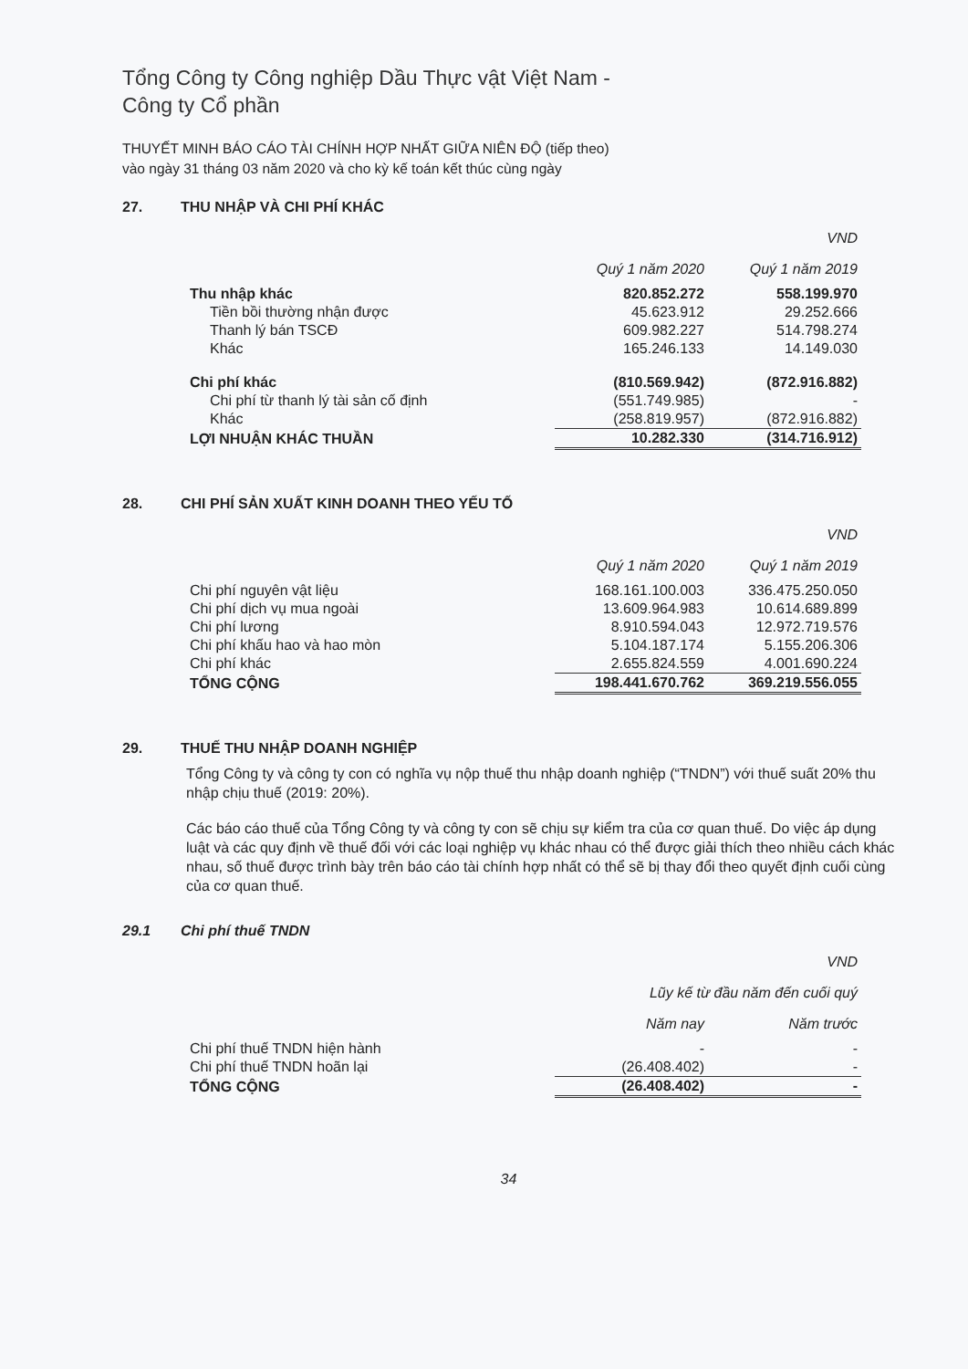Tổng Công ty Công nghiệp Dầu Thực vật Việt Nam -
Công ty Cổ phần
THUYẾT MINH BÁO CÁO TÀI CHÍNH HỢP NHẤT GIỮA NIÊN ĐỘ (tiếp theo)
vào ngày 31 tháng 03 năm 2020 và cho kỳ kế toán kết thúc cùng ngày
27. THU NHẬP VÀ CHI PHÍ KHÁC
| | | VND |
| --- | --- | --- |
| | Quý 1 năm 2020 | Quý 1 năm 2019 |
| Thu nhập khác | 820.852.272 | 558.199.970 |
| Tiền bồi thường nhận được | 45.623.912 | 29.252.666 |
| Thanh lý bán TSCĐ | 609.982.227 | 514.798.274 |
| Khác | 165.246.133 | 14.149.030 |
| Chi phí khác | (810.569.942) | (872.916.882) |
| Chi phí từ thanh lý tài sản cố định | (551.749.985) | - |
| Khác | (258.819.957) | (872.916.882) |
| LỢI NHUẬN KHÁC THUẦN | 10.282.330 | (314.716.912) |
28. CHI PHÍ SẢN XUẤT KINH DOANH THEO YẾU TỐ
| | | VND |
| --- | --- | --- |
| | Quý 1 năm 2020 | Quý 1 năm 2019 |
| Chi phí nguyên vật liệu | 168.161.100.003 | 336.475.250.050 |
| Chi phí dịch vụ mua ngoài | 13.609.964.983 | 10.614.689.899 |
| Chi phí lương | 8.910.594.043 | 12.972.719.576 |
| Chi phí khấu hao và hao mòn | 5.104.187.174 | 5.155.206.306 |
| Chi phí khác | 2.655.824.559 | 4.001.690.224 |
| TỔNG CỘNG | 198.441.670.762 | 369.219.556.055 |
29. THUẾ THU NHẬP DOANH NGHIỆP
Tổng Công ty và công ty con có nghĩa vụ nộp thuế thu nhập doanh nghiệp (“TNDN”) với thuế suất 20% thu nhập chịu thuế (2019: 20%).
Các báo cáo thuế của Tổng Công ty và công ty con sẽ chịu sự kiểm tra của cơ quan thuế. Do việc áp dụng luật và các quy định về thuế đối với các loại nghiệp vụ khác nhau có thể được giải thích theo nhiều cách khác nhau, số thuế được trình bày trên báo cáo tài chính hợp nhất có thể sẽ bị thay đổi theo quyết định cuối cùng của cơ quan thuế.
29.1 Chi phí thuế TNDN
| | | VND |
| --- | --- | --- |
| | Lũy kế từ đầu năm đến cuối quý | |
| | Năm nay | Năm trước |
| Chi phí thuế TNDN hiện hành | - | - |
| Chi phí thuế TNDN hoãn lại | (26.408.402) | - |
| TỔNG CỘNG | (26.408.402) | - |
34